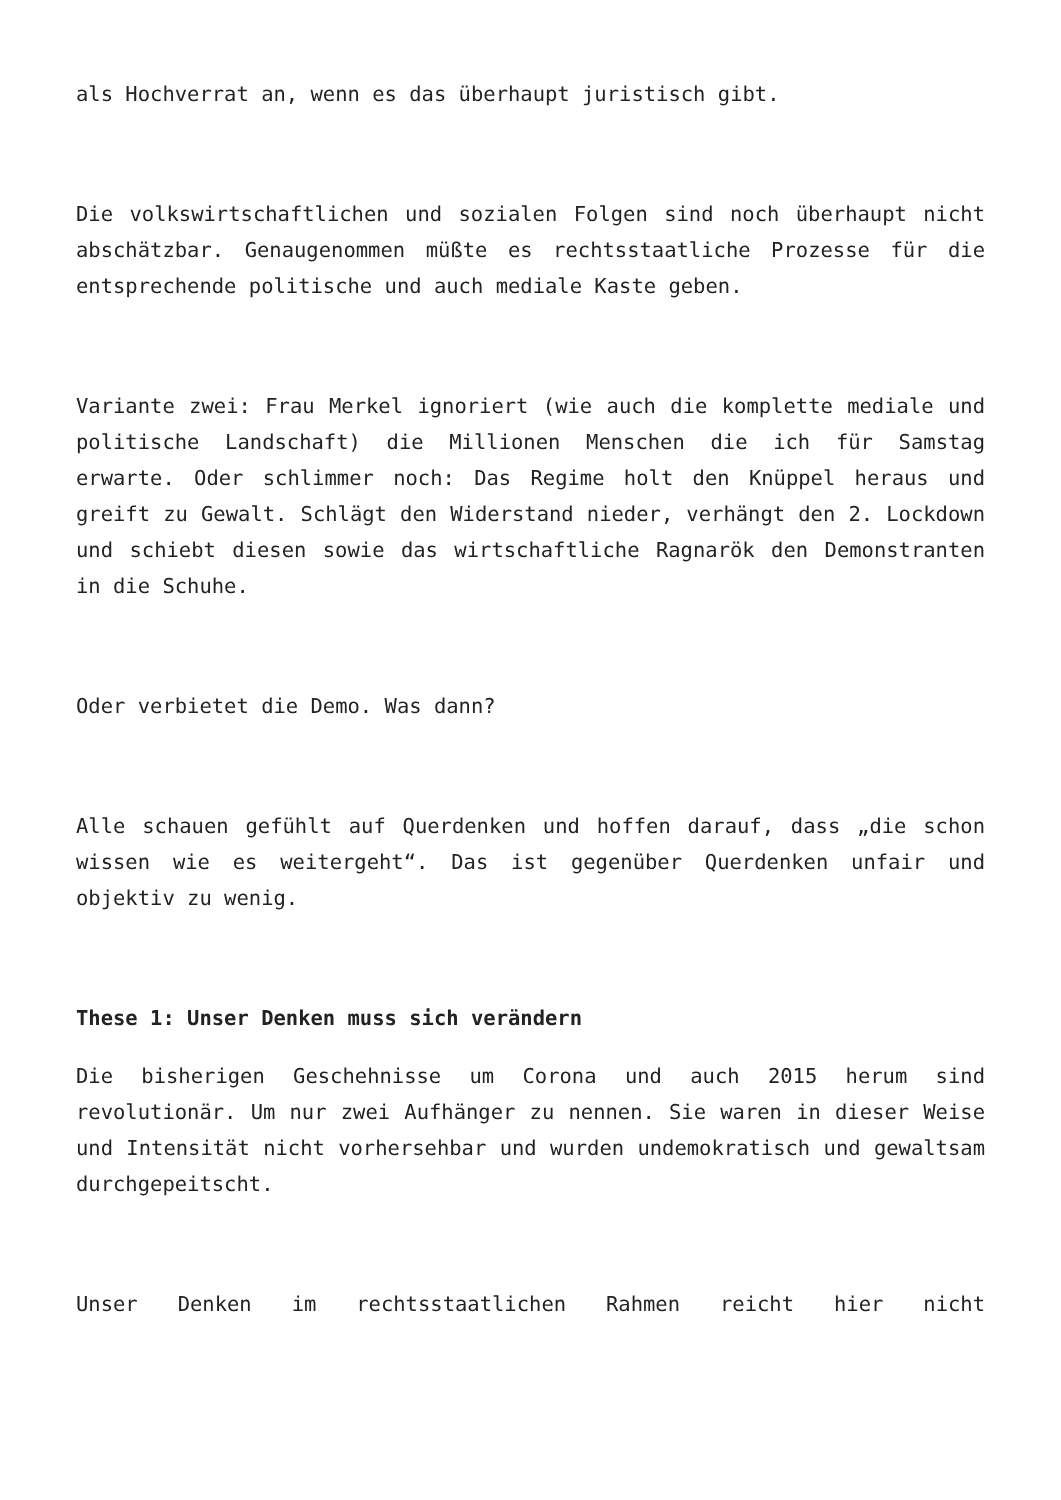als Hochverrat an, wenn es das überhaupt juristisch gibt.
Die volkswirtschaftlichen und sozialen Folgen sind noch überhaupt nicht abschätzbar. Genaugenommen müßte es rechtsstaatliche Prozesse für die entsprechende politische und auch mediale Kaste geben.
Variante zwei: Frau Merkel ignoriert (wie auch die komplette mediale und politische Landschaft) die Millionen Menschen die ich für Samstag erwarte. Oder schlimmer noch: Das Regime holt den Knüppel heraus und greift zu Gewalt. Schlägt den Widerstand nieder, verhängt den 2. Lockdown und schiebt diesen sowie das wirtschaftliche Ragnarök den Demonstranten in die Schuhe.
Oder verbietet die Demo. Was dann?
Alle schauen gefühlt auf Querdenken und hoffen darauf, dass „die schon wissen wie es weitergeht“. Das ist gegenüber Querdenken unfair und objektiv zu wenig.
These 1: Unser Denken muss sich verändern
Die bisherigen Geschehnisse um Corona und auch 2015 herum sind revolutionär. Um nur zwei Aufhänger zu nennen. Sie waren in dieser Weise und Intensität nicht vorhersehbar und wurden undemokratisch und gewaltsam durchgepeitscht.
Unser Denken im rechtsstaatlichen Rahmen reicht hier nicht